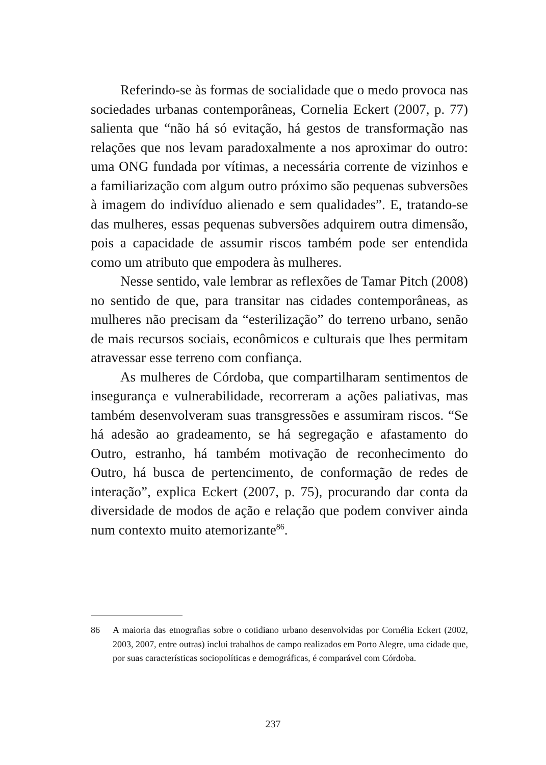Referindo-se às formas de socialidade que o medo provoca nas sociedades urbanas contemporâneas, Cornelia Eckert (2007, p. 77) salienta que “não há só evitação, há gestos de transformação nas relações que nos levam paradoxalmente a nos aproximar do outro: uma ONG fundada por vítimas, a necessária corrente de vizinhos e a familiarização com algum outro próximo são pequenas subversões à imagem do indivíduo alienado e sem qualidades”. E, tratando-se das mulheres, essas pequenas subversões adquirem outra dimensão, pois a capacidade de assumir riscos também pode ser entendida como um atributo que empodera às mulheres.
Nesse sentido, vale lembrar as reflexões de Tamar Pitch (2008) no sentido de que, para transitar nas cidades contemporâneas, as mulheres não precisam da “esterilização” do terreno urbano, senão de mais recursos sociais, econômicos e culturais que lhes permitam atravessar esse terreno com confiança.
As mulheres de Córdoba, que compartilharam sentimentos de insegurança e vulnerabilidade, recorreram a ações paliativas, mas também desenvolveram suas transgressões e assumiram riscos. “Se há adesão ao gradeamento, se há segregação e afastamento do Outro, estranho, há também motivação de reconhecimento do Outro, há busca de pertencimento, de conformação de redes de interação”, explica Eckert (2007, p. 75), procurando dar conta da diversidade de modos de ação e relação que podem conviver ainda num contexto muito atemorizante<sup>86</sup>.
86 A maioria das etnografias sobre o cotidiano urbano desenvolvidas por Cornélia Eckert (2002, 2003, 2007, entre outras) inclui trabalhos de campo realizados em Porto Alegre, uma cidade que, por suas características sociopolíticas e demográficas, é comparável com Córdoba.
237